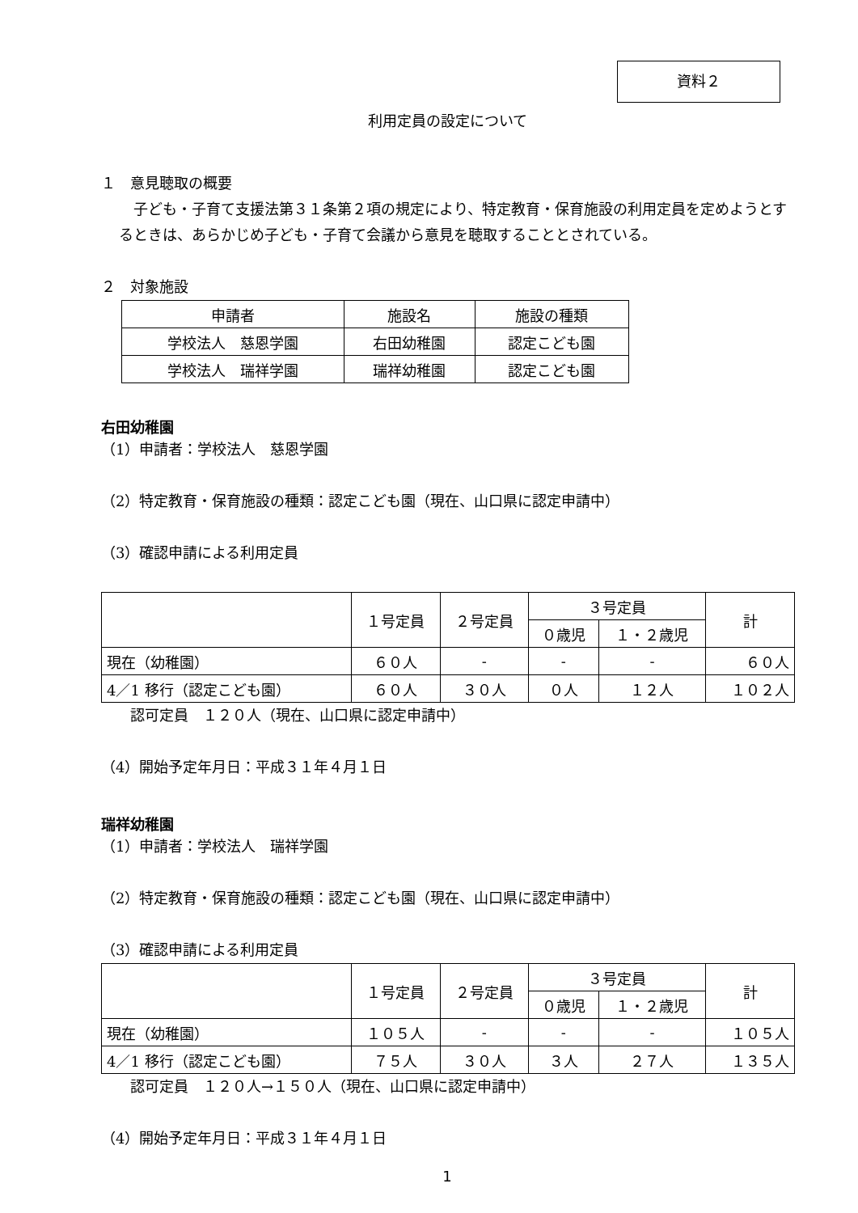資料２
利用定員の設定について
１　意見聴取の概要
　子ども・子育て支援法第３１条第２項の規定により、特定教育・保育施設の利用定員を定めようとするときは、あらかじめ子ども・子育て会議から意見を聴取することとされている。
２　対象施設
| 申請者 | 施設名 | 施設の種類 |
| --- | --- | --- |
| 学校法人 慈恩学園 | 右田幼稚園 | 認定こども園 |
| 学校法人 瑞祥学園 | 瑞祥幼稚園 | 認定こども園 |
右田幼稚園
（1）申請者：学校法人　慈恩学園
（2）特定教育・保育施設の種類：認定こども園（現在、山口県に認定申請中）
（3）確認申請による利用定員
| | １号定員 | ２号定員 | ３号定員 | | 計 |
| --- | --- | --- | --- | --- | --- |
| | | | ０歳児 | １・２歳児 | |
| 現在（幼稚園） | ６０人 | - | - | - | ６０人 |
| 4／1 移行（認定こども園） | ６０人 | ３０人 | ０人 | １２人 | １０２人 |
　　認可定員　１２０人（現在、山口県に認定申請中）
（4）開始予定年月日：平成３１年４月１日
瑞祥幼稚園
（1）申請者：学校法人　瑞祥学園
（2）特定教育・保育施設の種類：認定こども園（現在、山口県に認定申請中）
（3）確認申請による利用定員
| | １号定員 | ２号定員 | ３号定員 | | 計 |
| --- | --- | --- | --- | --- | --- |
| | | | ０歳児 | １・２歳児 | |
| 現在（幼稚園） | １０５人 | - | - | - | １０５人 |
| 4／1 移行（認定こども園） | ７５人 | ３０人 | ３人 | ２７人 | １３５人 |
　　認可定員　１２０人→１５０人（現在、山口県に認定申請中）
（4）開始予定年月日：平成３１年４月１日
1